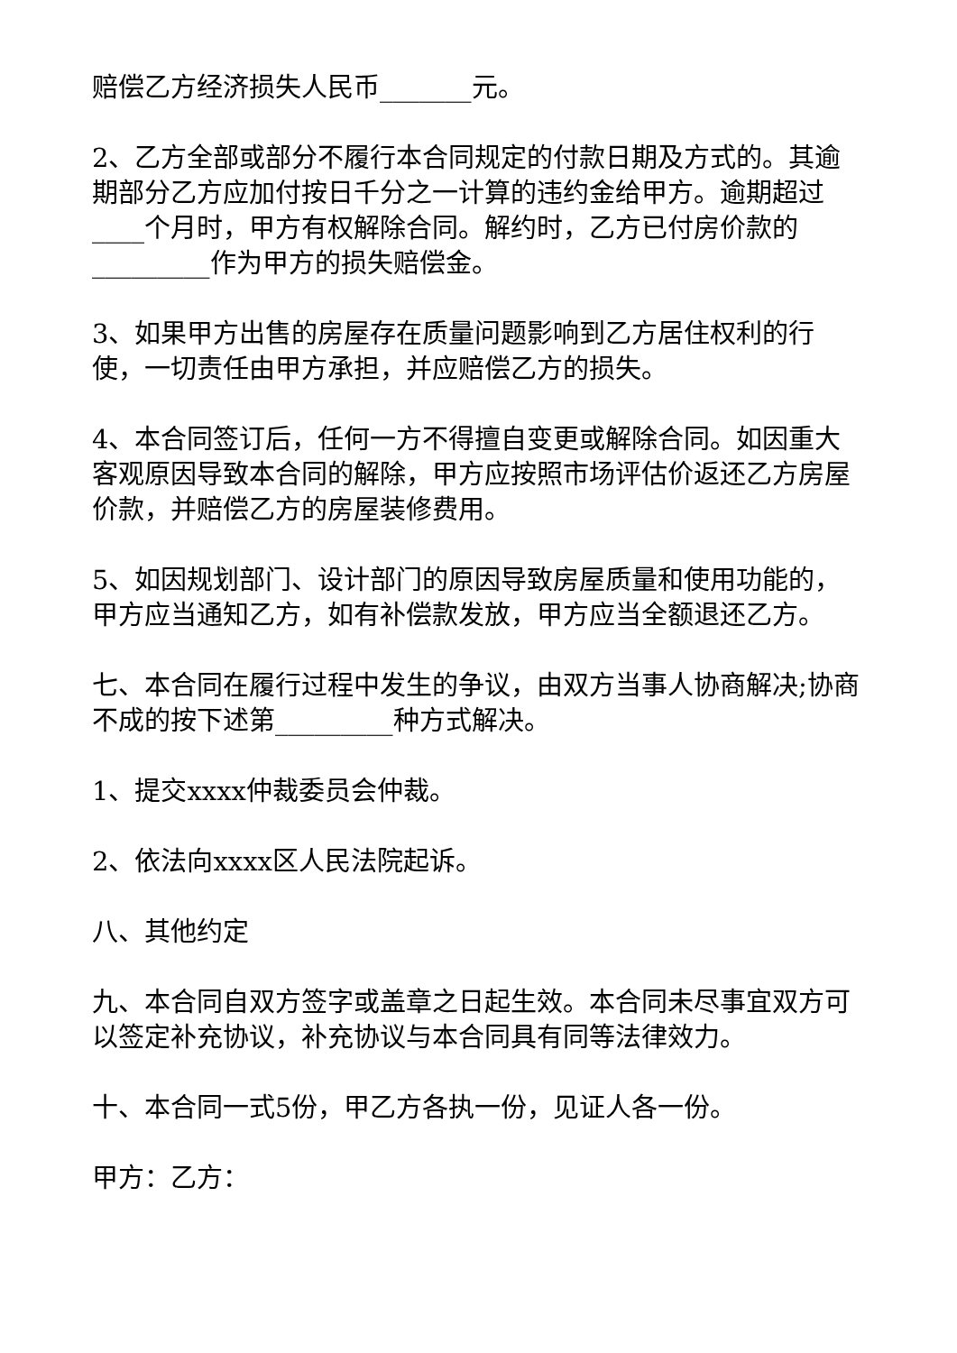赔偿乙方经济损失人民币_______元。
2、乙方全部或部分不履行本合同规定的付款日期及方式的。其逾期部分乙方应加付按日千分之一计算的违约金给甲方。逾期超过____个月时，甲方有权解除合同。解约时，乙方已付房价款的_________作为甲方的损失赔偿金。
3、如果甲方出售的房屋存在质量问题影响到乙方居住权利的行使，一切责任由甲方承担，并应赔偿乙方的损失。
4、本合同签订后，任何一方不得擅自变更或解除合同。如因重大客观原因导致本合同的解除，甲方应按照市场评估价返还乙方房屋价款，并赔偿乙方的房屋装修费用。
5、如因规划部门、设计部门的原因导致房屋质量和使用功能的，甲方应当通知乙方，如有补偿款发放，甲方应当全额退还乙方。
七、本合同在履行过程中发生的争议，由双方当事人协商解决;协商不成的按下述第_________种方式解决。
1、提交xxxx仲裁委员会仲裁。
2、依法向xxxx区人民法院起诉。
八、其他约定
九、本合同自双方签字或盖章之日起生效。本合同未尽事宜双方可以签定补充协议，补充协议与本合同具有同等法律效力。
十、本合同一式5份，甲乙方各执一份，见证人各一份。
甲方：乙方：